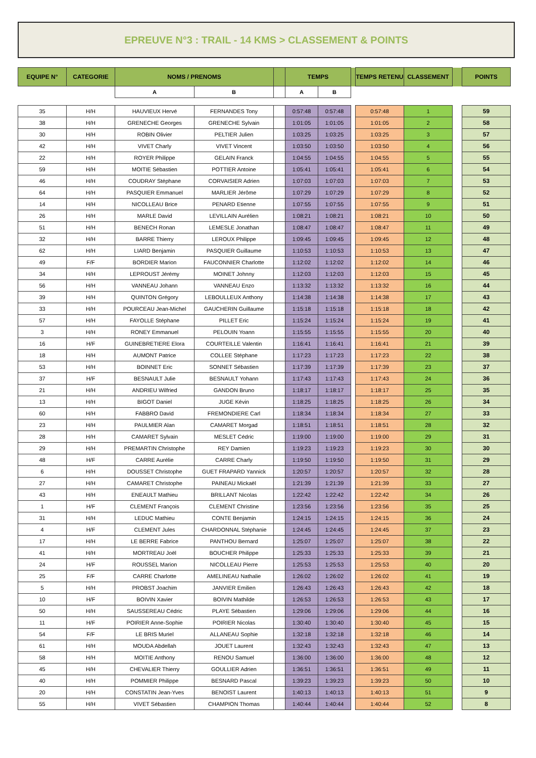EPREUVE N°3 : TRAIL - 14 KMS > CLASSEMENT & POINTS
| EQUIPE N° | CATEGORIE | NOMS / PRENOMS | | | TEMPS | | | TEMPS RETENU | CLASSEMENT | | POINTS |
| --- | --- | --- | --- | --- | --- | --- | --- | --- | --- | --- | --- |
| | | A | B | | A | B | | | | | |
| 35 | H/H | HAUVIEUX Hervé | FERNANDES Tony | | 0:57:48 | 0:57:48 | | 0:57:48 | 1 | | 59 |
| 38 | H/H | GRENECHE Georges | GRENECHE Sylvain | | 1:01:05 | 1:01:05 | | 1:01:05 | 2 | | 58 |
| 30 | H/H | ROBIN Olivier | PELTIER Julien | | 1:03:25 | 1:03:25 | | 1:03:25 | 3 | | 57 |
| 42 | H/H | VIVET Charly | VIVET Vincent | | 1:03:50 | 1:03:50 | | 1:03:50 | 4 | | 56 |
| 22 | H/H | ROYER Philippe | GELAIN Franck | | 1:04:55 | 1:04:55 | | 1:04:55 | 5 | | 55 |
| 59 | H/H | MOITIE Sébastien | POTTIER Antoine | | 1:05:41 | 1:05:41 | | 1:05:41 | 6 | | 54 |
| 46 | H/H | COUDRAY Stéphane | CORVAISIER Adrien | | 1:07:03 | 1:07:03 | | 1:07:03 | 7 | | 53 |
| 64 | H/H | PASQUIER Emmanuel | MARLIER Jérôme | | 1:07:29 | 1:07:29 | | 1:07:29 | 8 | | 52 |
| 14 | H/H | NICOLLEAU Brice | PENARD Etienne | | 1:07:55 | 1:07:55 | | 1:07:55 | 9 | | 51 |
| 26 | H/H | MARLE David | LEVILLAIN Aurélien | | 1:08:21 | 1:08:21 | | 1:08:21 | 10 | | 50 |
| 51 | H/H | BENECH Ronan | LEMESLE Jonathan | | 1:08:47 | 1:08:47 | | 1:08:47 | 11 | | 49 |
| 32 | H/H | BARRE Thierry | LEROUX Philippe | | 1:09:45 | 1:09:45 | | 1:09:45 | 12 | | 48 |
| 62 | H/H | LIARD Benjamin | PASQUIER Guillaume | | 1:10:53 | 1:10:53 | | 1:10:53 | 13 | | 47 |
| 49 | F/F | BORDIER Marion | FAUCONNIER Charlotte | | 1:12:02 | 1:12:02 | | 1:12:02 | 14 | | 46 |
| 34 | H/H | LEPROUST Jérémy | MOINET Johnny | | 1:12:03 | 1:12:03 | | 1:12:03 | 15 | | 45 |
| 56 | H/H | VANNEAU Johann | VANNEAU Enzo | | 1:13:32 | 1:13:32 | | 1:13:32 | 16 | | 44 |
| 39 | H/H | QUINTON Grégory | LEBOULLEUX Anthony | | 1:14:38 | 1:14:38 | | 1:14:38 | 17 | | 43 |
| 33 | H/H | POURCEAU Jean-Michel | GAUCHERIN Guillaume | | 1:15:18 | 1:15:18 | | 1:15:18 | 18 | | 42 |
| 57 | H/H | FAYOLLE Stéphane | PILLET Eric | | 1:15:24 | 1:15:24 | | 1:15:24 | 19 | | 41 |
| 3 | H/H | RONEY Emmanuel | PELOUIN Yoann | | 1:15:55 | 1:15:55 | | 1:15:55 | 20 | | 40 |
| 16 | H/F | GUINEBRETIERE Elora | COURTEILLE Valentin | | 1:16:41 | 1:16:41 | | 1:16:41 | 21 | | 39 |
| 18 | H/H | AUMONT Patrice | COLLEE Stéphane | | 1:17:23 | 1:17:23 | | 1:17:23 | 22 | | 38 |
| 53 | H/H | BOINNET Eric | SONNET Sébastien | | 1:17:39 | 1:17:39 | | 1:17:39 | 23 | | 37 |
| 37 | H/F | BESNAULT Julie | BESNAULT Yohann | | 1:17:43 | 1:17:43 | | 1:17:43 | 24 | | 36 |
| 21 | H/H | ANDRIEU Wilfried | GANDON Bruno | | 1:18:17 | 1:18:17 | | 1:18:17 | 25 | | 35 |
| 13 | H/H | BIGOT Daniel | JUGE Kévin | | 1:18:25 | 1:18:25 | | 1:18:25 | 26 | | 34 |
| 60 | H/H | FABBRO David | FREMONDIERE Carl | | 1:18:34 | 1:18:34 | | 1:18:34 | 27 | | 33 |
| 23 | H/H | PAULMIER Alan | CAMARET Morgad | | 1:18:51 | 1:18:51 | | 1:18:51 | 28 | | 32 |
| 28 | H/H | CAMARET Sylvain | MESLET Cédric | | 1:19:00 | 1:19:00 | | 1:19:00 | 29 | | 31 |
| 29 | H/H | PREMARTIN Christophe | REY Damien | | 1:19:23 | 1:19:23 | | 1:19:23 | 30 | | 30 |
| 48 | H/F | CARRE Aurélie | CARRE Charly | | 1:19:50 | 1:19:50 | | 1:19:50 | 31 | | 29 |
| 6 | H/H | DOUSSET Christophe | GUET FRAPARD Yannick | | 1:20:57 | 1:20:57 | | 1:20:57 | 32 | | 28 |
| 27 | H/H | CAMARET Christophe | PAINEAU Mickaël | | 1:21:39 | 1:21:39 | | 1:21:39 | 33 | | 27 |
| 43 | H/H | ENEAULT Mathieu | BRILLANT Nicolas | | 1:22:42 | 1:22:42 | | 1:22:42 | 34 | | 26 |
| 1 | H/F | CLEMENT François | CLEMENT Christine | | 1:23:56 | 1:23:56 | | 1:23:56 | 35 | | 25 |
| 31 | H/H | LEDUC Mathieu | CONTE Benjamin | | 1:24:15 | 1:24:15 | | 1:24:15 | 36 | | 24 |
| 4 | H/F | CLEMENT Jules | CHARDONNAL Stéphanie | | 1:24:45 | 1:24:45 | | 1:24:45 | 37 | | 23 |
| 17 | H/H | LE BERRE Fabrice | PANTHOU Bernard | | 1:25:07 | 1:25:07 | | 1:25:07 | 38 | | 22 |
| 41 | H/H | MORTREAU Joël | BOUCHER Philippe | | 1:25:33 | 1:25:33 | | 1:25:33 | 39 | | 21 |
| 24 | H/F | ROUSSEL Marion | NICOLLEAU Pierre | | 1:25:53 | 1:25:53 | | 1:25:53 | 40 | | 20 |
| 25 | F/F | CARRE Charlotte | AMELINEAU Nathalie | | 1:26:02 | 1:26:02 | | 1:26:02 | 41 | | 19 |
| 5 | H/H | PROBST Joachim | JANVIER Emilien | | 1:26:43 | 1:26:43 | | 1:26:43 | 42 | | 18 |
| 10 | H/F | BOIVIN Xavier | BOIVIN Mathilde | | 1:26:53 | 1:26:53 | | 1:26:53 | 43 | | 17 |
| 50 | H/H | SAUSSEREAU Cédric | PLAYE Sébastien | | 1:29:06 | 1:29:06 | | 1:29:06 | 44 | | 16 |
| 11 | H/F | POIRIER Anne-Sophie | POIRIER Nicolas | | 1:30:40 | 1:30:40 | | 1:30:40 | 45 | | 15 |
| 54 | F/F | LE BRIS Muriel | ALLANEAU Sophie | | 1:32:18 | 1:32:18 | | 1:32:18 | 46 | | 14 |
| 61 | H/H | MOUDA Abdellah | JOUET Laurent | | 1:32:43 | 1:32:43 | | 1:32:43 | 47 | | 13 |
| 58 | H/H | MOITIE Anthony | RENOU Samuel | | 1:36:00 | 1:36:00 | | 1:36:00 | 48 | | 12 |
| 45 | H/H | CHEVALIER Thierry | GOULLIER Adrien | | 1:36:51 | 1:36:51 | | 1:36:51 | 49 | | 11 |
| 40 | H/H | POMMIER Philippe | BESNARD Pascal | | 1:39:23 | 1:39:23 | | 1:39:23 | 50 | | 10 |
| 20 | H/H | CONSTATIN Jean-Yves | BENOIST Laurent | | 1:40:13 | 1:40:13 | | 1:40:13 | 51 | | 9 |
| 55 | H/H | VIVET Sébastien | CHAMPION Thomas | | 1:40:44 | 1:40:44 | | 1:40:44 | 52 | | 8 |